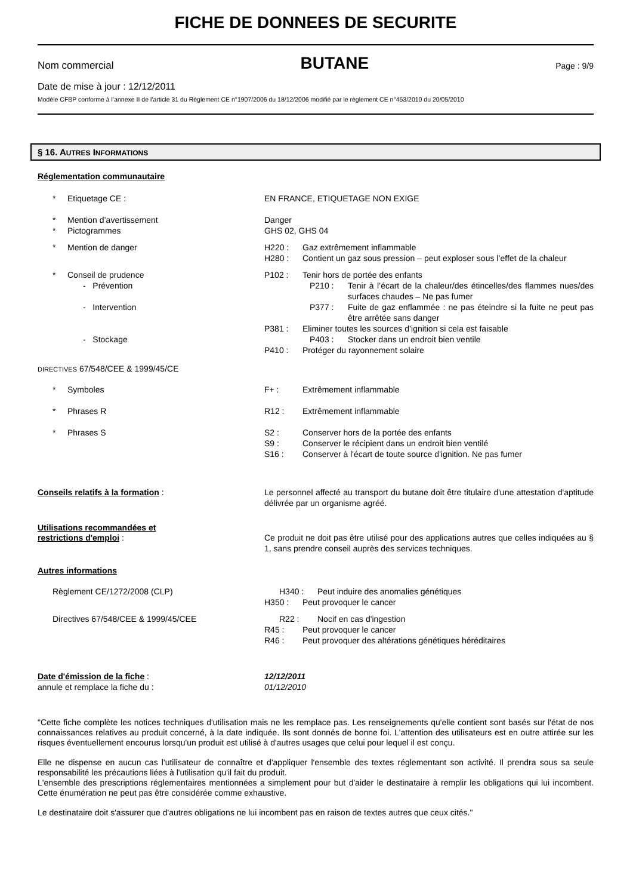FICHE DE DONNEES DE SECURITE
Nom commercial BUTANE Page : 9/9
Date de mise à jour : 12/12/2011
Modèle CFBP conforme à l’annexe II de l’article 31 du Règlement CE n°1907/2006 du 18/12/2006 modifié par le règlement CE n°453/2010 du 20/05/2010
§ 16. AUTRES INFORMATIONS
Réglementation communautaire
* Etiquetage CE : EN FRANCE, ETIQUETAGE NON EXIGE
* Mention d’avertissement Danger
* Pictogrammes GHS 02, GHS 04
* Mention de danger H220 : Gaz extrêmement inflammable
H280 : Contient un gaz sous pression – peut exploser sous l’effet de la chaleur
* Conseil de prudence P102 : Tenir hors de portée des enfants
- Prévention P210 : Tenir à l’écart de la chaleur/des étincelles/des flammes nues/des surfaces chaudes – Ne pas fumer
- Intervention P377 : Fuite de gaz enflammée : ne pas éteindre si la fuite ne peut pas être arrêtée sans danger
P381 : Eliminer toutes les sources d’ignition si cela est faisable
- Stockage P403 : Stocker dans un endroit bien ventile
P410 : Protéger du rayonnement solaire
DIRECTIVES 67/548/CEE & 1999/45/CE
* Symboles F+ : Extrêmement inflammable
* Phrases R R12 : Extrêmement inflammable
* Phrases S S2 : Conserver hors de la portée des enfants
S9 : Conserver le récipient dans un endroit bien ventilé
S16 : Conserver à l'écart de toute source d'ignition. Ne pas fumer
Conseils relatifs à la formation : Le personnel affecté au transport du butane doit être titulaire d'une attestation d'aptitude délivrée par un organisme agréé.
Utilisations recommandées et
restrictions d'emploi : Ce produit ne doit pas être utilisé pour des applications autres que celles indiquées au § 1, sans prendre conseil auprès des services techniques.
Autres informations
Règlement CE/1272/2008 (CLP) H340 : Peut induire des anomalies génétiques
H350 : Peut provoquer le cancer
Directives 67/548/CEE & 1999/45/CEE R22 : Nocif en cas d'ingestion
R45 : Peut provoquer le cancer
R46 : Peut provoquer des altérations génétiques héréditaires
Date d'émission de la fiche : 12/12/2011
annule et remplace la fiche du : 01/12/2010
"Cette fiche complète les notices techniques d'utilisation mais ne les remplace pas. Les renseignements qu'elle contient sont basés sur l'état de nos connaissances relatives au produit concerné, à la date indiquée. Ils sont donnés de bonne foi. L'attention des utilisateurs est en outre attirée sur les risques éventuellement encourus lorsqu'un produit est utilisé à d'autres usages que celui pour lequel il est conçu.
Elle ne dispense en aucun cas l'utilisateur de connaître et d'appliquer l'ensemble des textes réglementant son activité. Il prendra sous sa seule responsabilité les précautions liées à l'utilisation qu'il fait du produit.
L'ensemble des prescriptions réglementaires mentionnées a simplement pour but d'aider le destinataire à remplir les obligations qui lui incombent. Cette énumération ne peut pas être considérée comme exhaustive.
Le destinataire doit s'assurer que d'autres obligations ne lui incombent pas en raison de textes autres que ceux cités."